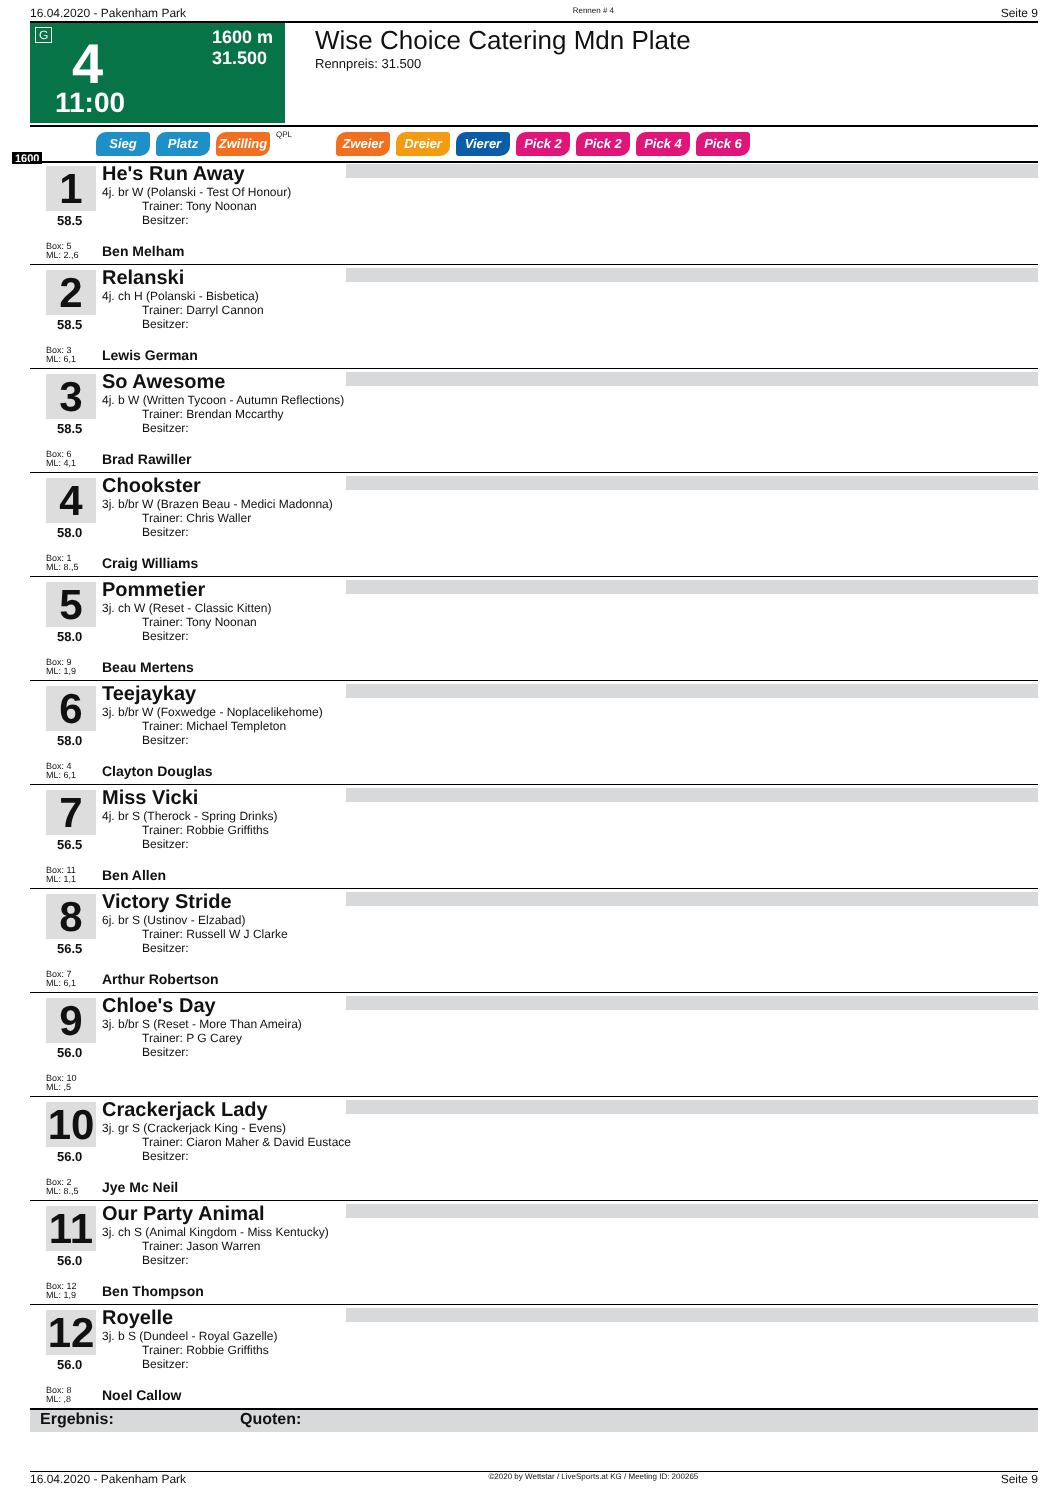16.04.2020 - Pakenham Park Rennen # 4 Seite 9
G 4
1600 m
31.500
11:00
Wise Choice Catering Mdn Plate
Rennpreis: 31.500
1600
Sieg Platz Zwilling QPL Zweier Dreier Vierer Pick 2 Pick 2 Pick 4 Pick 6
1
58.5
He's Run Away
4j. br W (Polanski - Test Of Honour)
Trainer: Tony Noonan
Besitzer:
Box: 5
ML: 2.,6
Ben Melham
2
58.5
Relanski
4j. ch H (Polanski - Bisbetica)
Trainer: Darryl Cannon
Besitzer:
Box: 3
ML: 6,1
Lewis German
3
58.5
So Awesome
4j. b W (Written Tycoon - Autumn Reflections)
Trainer: Brendan Mccarthy
Besitzer:
Box: 6
ML: 4,1
Brad Rawiller
4
58.0
Chookster
3j. b/br W (Brazen Beau - Medici Madonna)
Trainer: Chris Waller
Besitzer:
Box: 1
ML: 8.,5
Craig Williams
5
58.0
Pommetier
3j. ch W (Reset - Classic Kitten)
Trainer: Tony Noonan
Besitzer:
Box: 9
ML: 1,9
Beau Mertens
6
58.0
Teejaykay
3j. b/br W (Foxwedge - Noplacelikehome)
Trainer: Michael Templeton
Besitzer:
Box: 4
ML: 6,1
Clayton Douglas
7
56.5
Miss Vicki
4j. br S (Therock - Spring Drinks)
Trainer: Robbie Griffiths
Besitzer:
Box: 11
ML: 1,1
Ben Allen
8
56.5
Victory Stride
6j. br S (Ustinov - Elzabad)
Trainer: Russell W J Clarke
Besitzer:
Box: 7
ML: 6,1
Arthur Robertson
9
56.0
Chloe's Day
3j. b/br S (Reset - More Than Ameira)
Trainer: P G Carey
Besitzer:
Box: 10
ML: ,5
10
56.0
Crackerjack Lady
3j. gr S (Crackerjack King - Evens)
Trainer: Ciaron Maher & David Eustace
Besitzer:
Box: 2
ML: 8.,5
Jye Mc Neil
11
56.0
Our Party Animal
3j. ch S (Animal Kingdom - Miss Kentucky)
Trainer: Jason Warren
Besitzer:
Box: 12
ML: 1,9
Ben Thompson
12
56.0
Royelle
3j. b S (Dundeel - Royal Gazelle)
Trainer: Robbie Griffiths
Besitzer:
Box: 8
ML: ,8
Noel Callow
Ergebnis: Quoten:
16.04.2020 - Pakenham Park ©2020 by Wettstar / LiveSports.at KG / Meeting ID: 200265 Seite 9